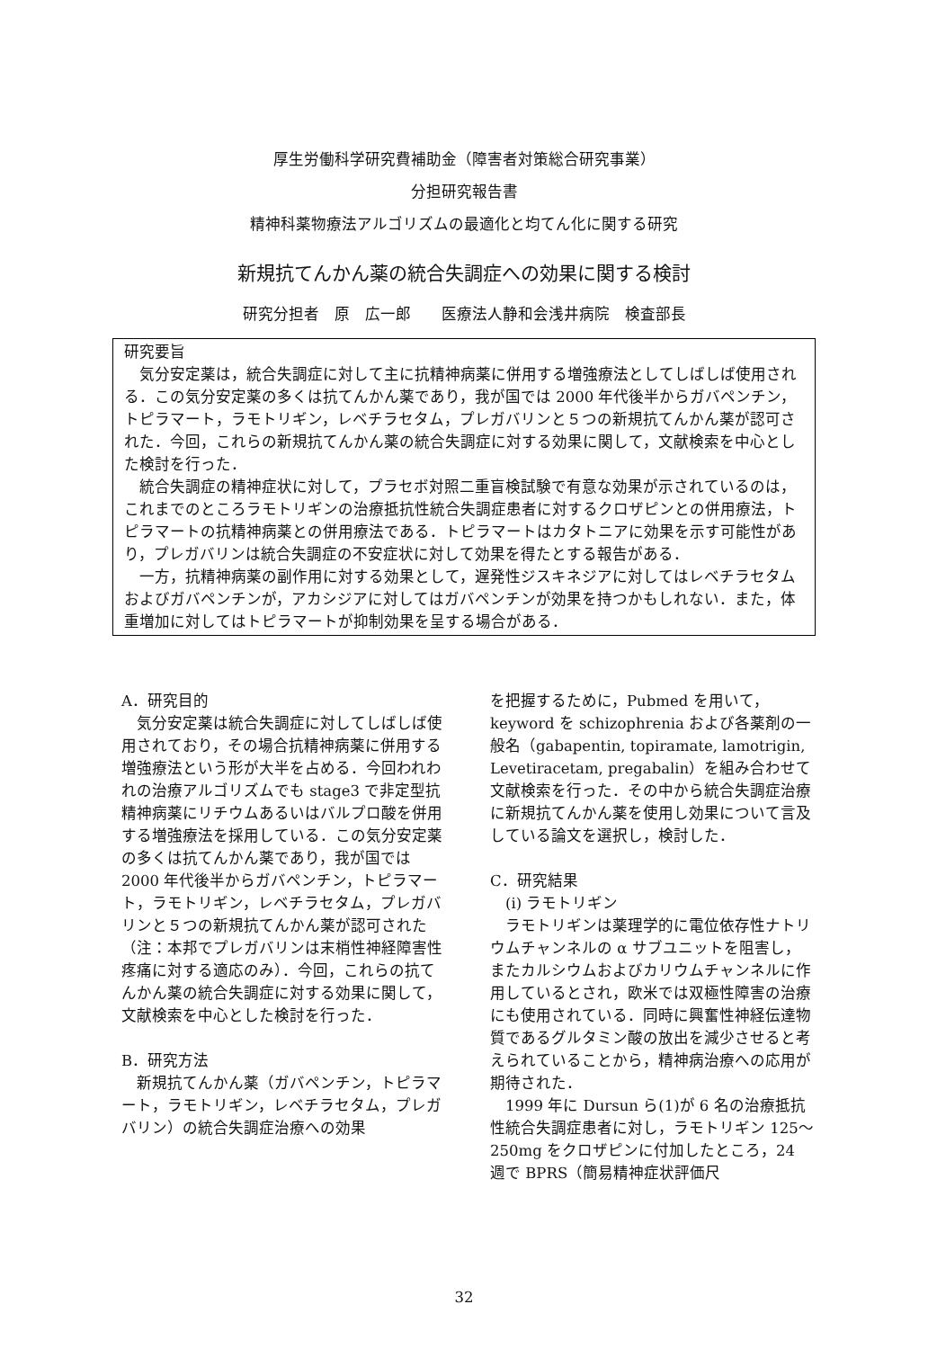厚生労働科学研究費補助金（障害者対策総合研究事業）
分担研究報告書
精神科薬物療法アルゴリズムの最適化と均てん化に関する研究
新規抗てんかん薬の統合失調症への効果に関する検討
研究分担者　原　広一郎　　医療法人静和会浅井病院　検査部長
研究要旨
　気分安定薬は，統合失調症に対して主に抗精神病薬に併用する増強療法としてしばしば使用される．この気分安定薬の多くは抗てんかん薬であり，我が国では 2000 年代後半からガバペンチン，トピラマート，ラモトリギン，レベチラセタム，プレガバリンと５つの新規抗てんかん薬が認可された．今回，これらの新規抗てんかん薬の統合失調症に対する効果に関して，文献検索を中心とした検討を行った．
　統合失調症の精神症状に対して，プラセボ対照二重盲検試験で有意な効果が示されているのは，これまでのところラモトリギンの治療抵抗性統合失調症患者に対するクロザピンとの併用療法，トピラマートの抗精神病薬との併用療法である．トピラマートはカタトニアに効果を示す可能性があり，プレガバリンは統合失調症の不安症状に対して効果を得たとする報告がある．
　一方，抗精神病薬の副作用に対する効果として，遅発性ジスキネジアに対してはレベチラセタムおよびガバペンチンが，アカシジアに対してはガバペンチンが効果を持つかもしれない．また，体重増加に対してはトピラマートが抑制効果を呈する場合がある．
A．研究目的
　気分安定薬は統合失調症に対してしばしば使用されており，その場合抗精神病薬に併用する増強療法という形が大半を占める．今回われわれの治療アルゴリズムでも stage3 で非定型抗精神病薬にリチウムあるいはバルプロ酸を併用する増強療法を採用している．この気分安定薬の多くは抗てんかん薬であり，我が国では 2000 年代後半からガバペンチン，トピラマート，ラモトリギン，レベチラセタム，プレガバリンと５つの新規抗てんかん薬が認可された（注：本邦でプレガバリンは末梢性神経障害性疼痛に対する適応のみ）．今回，これらの抗てんかん薬の統合失調症に対する効果に関して，文献検索を中心とした検討を行った．
B．研究方法
　新規抗てんかん薬（ガバペンチン，トピラマート，ラモトリギン，レベチラセタム，プレガバリン）の統合失調症治療への効果
を把握するために，Pubmed を用いて，keyword を schizophrenia および各薬剤の一般名（gabapentin, topiramate, lamotrigin, Levetiracetam, pregabalin）を組み合わせて文献検索を行った．その中から統合失調症治療に新規抗てんかん薬を使用し効果について言及している論文を選択し，検討した．
C．研究結果
　(i) ラモトリギン
　ラモトリギンは薬理学的に電位依存性ナトリウムチャンネルの α サブユニットを阻害し，またカルシウムおよびカリウムチャンネルに作用しているとされ，欧米では双極性障害の治療にも使用されている．同時に興奮性神経伝達物質であるグルタミン酸の放出を減少させると考えられていることから，精神病治療への応用が期待された．
　1999 年に Dursun ら(1)が 6 名の治療抵抗性統合失調症患者に対し，ラモトリギン 125～250mg をクロザピンに付加したところ，24 週で BPRS（簡易精神症状評価尺
32